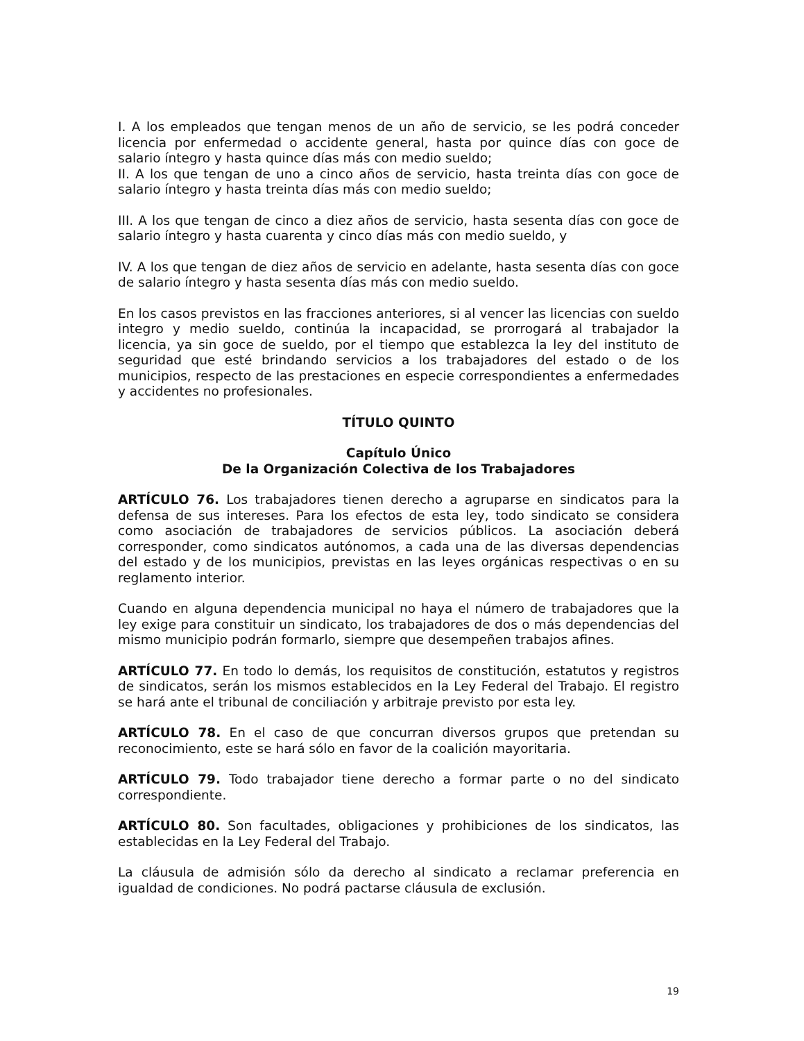I. A los empleados que tengan menos de un año de servicio, se les podrá conceder licencia por enfermedad o accidente general, hasta por quince días con goce de salario íntegro y hasta quince días más con medio sueldo;
II. A los que tengan de uno a cinco años de servicio, hasta treinta días con goce de salario íntegro y hasta treinta días más con medio sueldo;
III. A los que tengan de cinco a diez años de servicio, hasta sesenta días con goce de salario íntegro y hasta cuarenta y cinco días más con medio sueldo, y
IV. A los que tengan de diez años de servicio en adelante, hasta sesenta días con goce de salario íntegro y hasta sesenta días más con medio sueldo.
En los casos previstos en las fracciones anteriores, si al vencer las licencias con sueldo integro y medio sueldo, continúa la incapacidad, se prorrogará al trabajador la licencia, ya sin goce de sueldo, por el tiempo que establezca la ley del instituto de seguridad que esté brindando servicios a los trabajadores del estado o de los municipios, respecto de las prestaciones en especie correspondientes a enfermedades y accidentes no profesionales.
TÍTULO QUINTO
Capítulo Único
De la Organización Colectiva de los Trabajadores
ARTÍCULO 76. Los trabajadores tienen derecho a agruparse en sindicatos para la defensa de sus intereses. Para los efectos de esta ley, todo sindicato se considera como asociación de trabajadores de servicios públicos. La asociación deberá corresponder, como sindicatos autónomos, a cada una de las diversas dependencias del estado y de los municipios, previstas en las leyes orgánicas respectivas o en su reglamento interior.
Cuando en alguna dependencia municipal no haya el número de trabajadores que la ley exige para constituir un sindicato, los trabajadores de dos o más dependencias del mismo municipio podrán formarlo, siempre que desempeñen trabajos afines.
ARTÍCULO 77. En todo lo demás, los requisitos de constitución, estatutos y registros de sindicatos, serán los mismos establecidos en la Ley Federal del Trabajo. El registro se hará ante el tribunal de conciliación y arbitraje previsto por esta ley.
ARTÍCULO 78. En el caso de que concurran diversos grupos que pretendan su reconocimiento, este se hará sólo en favor de la coalición mayoritaria.
ARTÍCULO 79. Todo trabajador tiene derecho a formar parte o no del sindicato correspondiente.
ARTÍCULO 80. Son facultades, obligaciones y prohibiciones de los sindicatos, las establecidas en la Ley Federal del Trabajo.
La cláusula de admisión sólo da derecho al sindicato a reclamar preferencia en igualdad de condiciones. No podrá pactarse cláusula de exclusión.
19